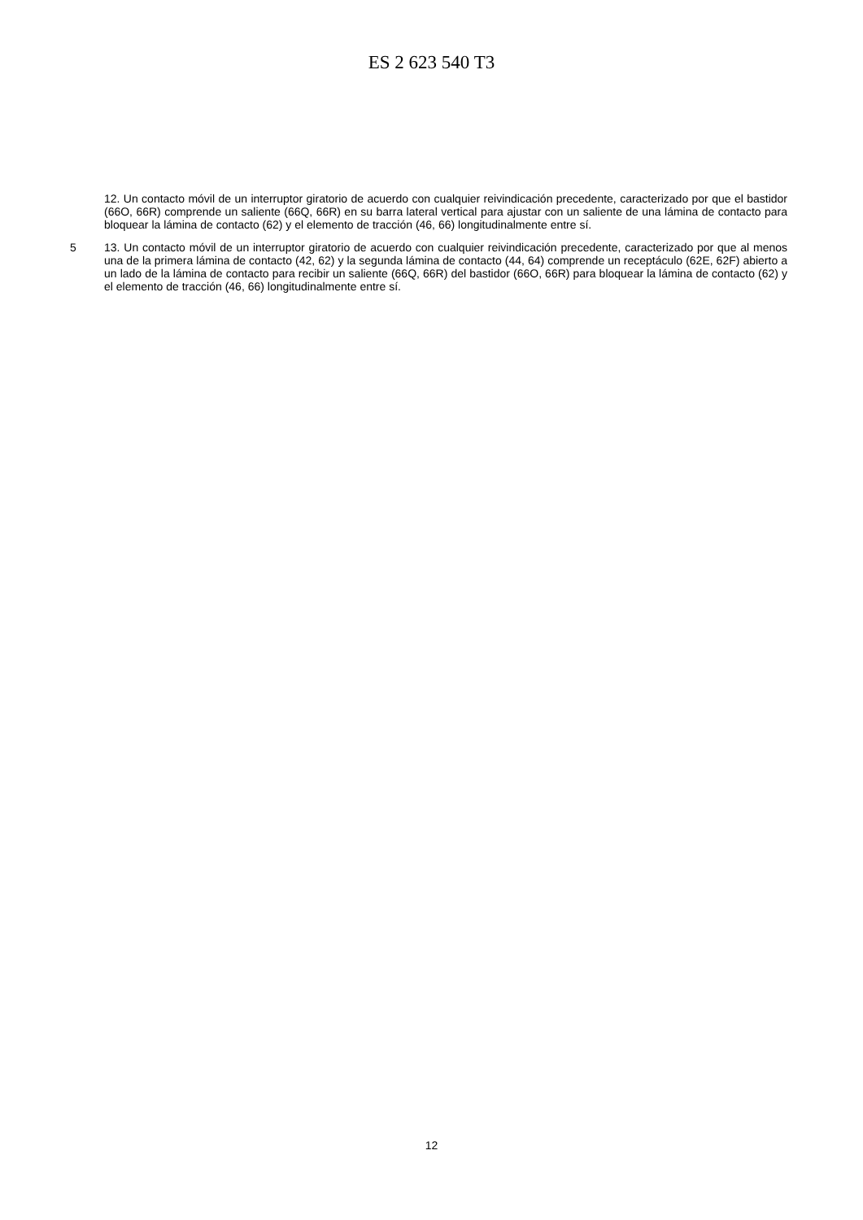ES 2 623 540 T3
12. Un contacto móvil de un interruptor giratorio de acuerdo con cualquier reivindicación precedente, caracterizado por que el bastidor (66O, 66R) comprende un saliente (66Q, 66R) en su barra lateral vertical para ajustar con un saliente de una lámina de contacto para bloquear la lámina de contacto (62) y el elemento de tracción (46, 66) longitudinalmente entre sí.
5
13. Un contacto móvil de un interruptor giratorio de acuerdo con cualquier reivindicación precedente, caracterizado por que al menos una de la primera lámina de contacto (42, 62) y la segunda lámina de contacto (44, 64) comprende un receptáculo (62E, 62F) abierto a un lado de la lámina de contacto para recibir un saliente (66Q, 66R) del bastidor (66O, 66R) para bloquear la lámina de contacto (62) y el elemento de tracción (46, 66) longitudinalmente entre sí.
12